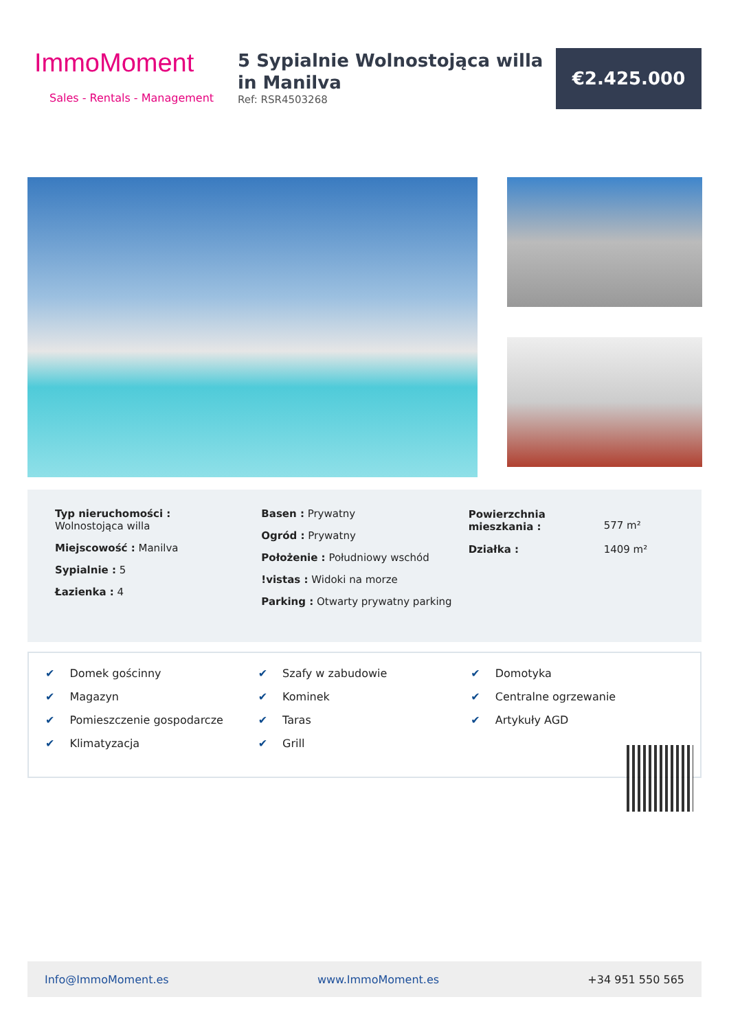ImmoMoment
Sales - Rentals - Management
5 Sypialnie Wolnostojąca willa in Manilva
Ref: RSR4503268
€2.425.000
Typ nieruchomości :
Wolnostojąca willa
Miejscowość : Manilva
Sypialnie : 5
Łazienka : 4
Basen : Prywatny
Ogród : Prywatny
Położenie : Południowy wschód
!vistas : Widoki na morze
Parking : Otwarty prywatny parking
| Powierzchnia mieszkania : | 577 m² |
| Działka : | 1409 m² |
✔ Domek gościnny
✔ Magazyn
✔ Pomieszczenie gospodarcze
✔ Klimatyzacja
✔ Szafy w zabudowie
✔ Kominek
✔ Taras
✔ Grill
✔ Domotyka
✔ Centralne ogrzewanie
✔ Artykuły AGD
Info@ImmoMoment.es www.ImmoMoment.es +34 951 550 565